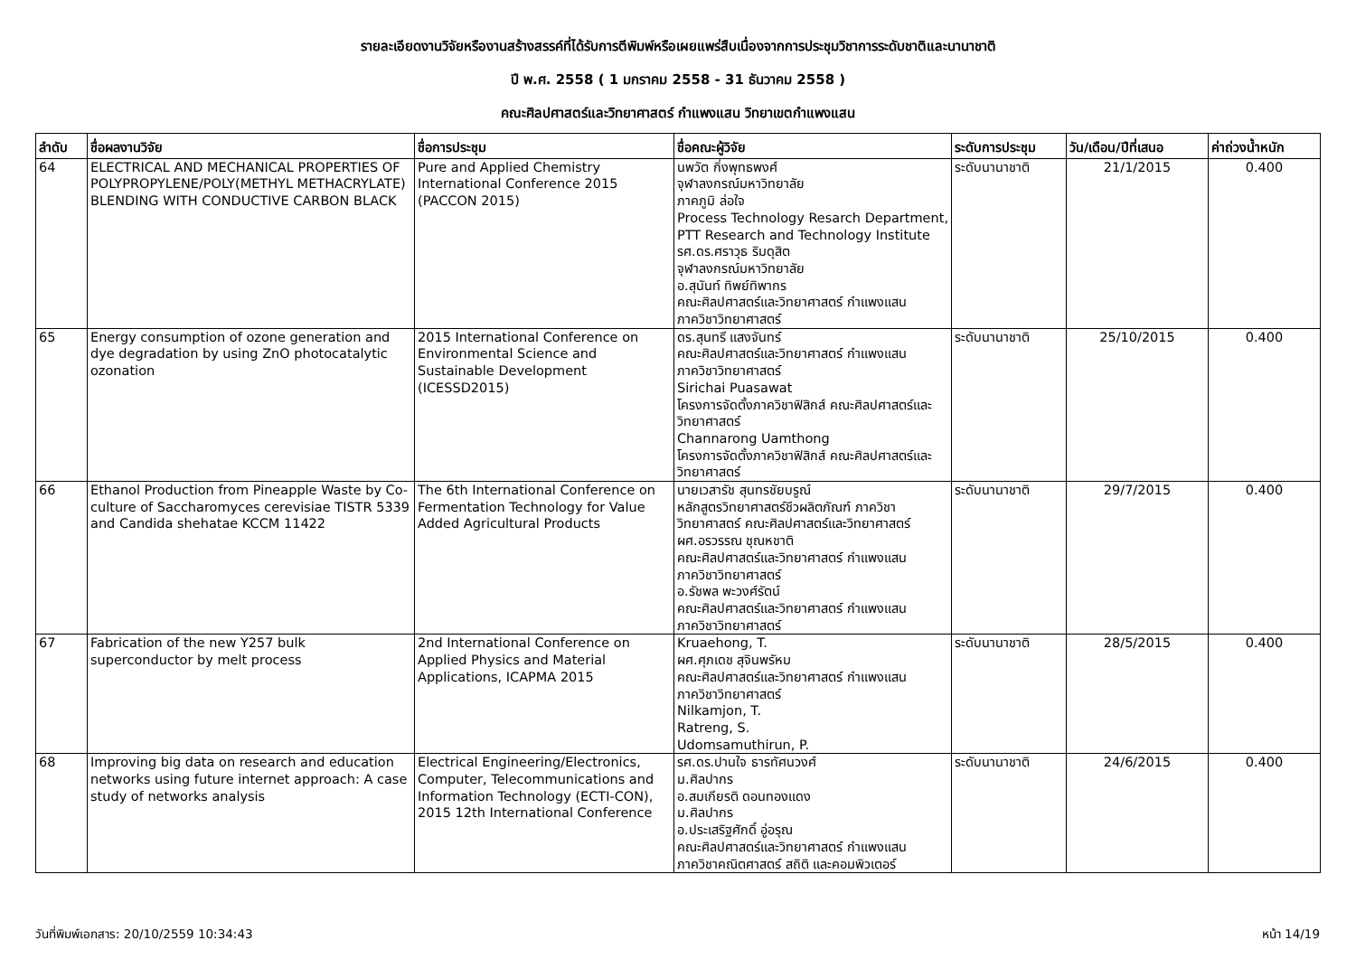รายละเอียดงานวิจัยหรืองานสร้างสรรค์ที่ได้รับการตีพิมพ์หรือเผยแพร่สืบเนื่องจากการประชุมวิชาการระดับชาติและนานาชาติ
ปี พ.ศ. 2558 ( 1 มกราคม 2558 - 31 ธันวาคม 2558 )
คณะศิลปศาสตร์และวิทยาศาสตร์ กำแพงแสน วิทยาเขตกำแพงแสน
| ลำดับ | ชื่อผลงานวิจัย | ชื่อการประชุม | ชื่อคณะผู้วิจัย | ระดับการประชุม | วัน/เดือน/ปีที่เสนอ | ค่าถ่วงน้ำหนัก |
| --- | --- | --- | --- | --- | --- | --- |
| 64 | ELECTRICAL AND MECHANICAL PROPERTIES OF POLYPROPYLENE/POLY(METHYL METHACRYLATE) BLENDING WITH CONDUCTIVE CARBON BLACK | Pure and Applied Chemistry International Conference 2015 (PACCON 2015) | นพวัต กิ่งพุทธพงศ์ จุฬาลงกรณ์มหาวิทยาลัย ภาคภูมิ ล่อใจ Process Technology Resarch Department, PTT Research and Technology Institute รศ.ดร.ศราวุธ ริมดุสิต จุฬาลงกรณ์มหาวิทยาลัย อ.สุนันท์ ทิพย์ทิพากร คณะศิลปศาสตร์และวิทยาศาสตร์ กำแพงแสน ภาควิชาวิทยาศาสตร์ | ระดับนานาชาติ | 21/1/2015 | 0.400 |
| 65 | Energy consumption of ozone generation and dye degradation by using ZnO photocatalytic ozonation | 2015 International Conference on Environmental Science and Sustainable Development (ICESSD2015) | ดร.สุนทรี แสงจันทร์ คณะศิลปศาสตร์และวิทยาศาสตร์ กำแพงแสน ภาควิชาวิทยาศาสตร์ Sirichai Puasawat โครงการจัดตั้งภาควิชาฟิสิกส์ คณะศิลปศาสตร์และวิทยาศาสตร์ Channarong Uamthong โครงการจัดตั้งภาควิชาฟิสิกส์ คณะศิลปศาสตร์และวิทยาศาสตร์ | ระดับนานาชาติ | 25/10/2015 | 0.400 |
| 66 | Ethanol Production from Pineapple Waste by Co-culture of Saccharomyces cerevisiae TISTR 5339 and Candida shehatae KCCM 11422 | The 6th International Conference on Fermentation Technology for Value Added Agricultural Products | นายเวสารัช สุนทรชัยบรูณ์ หลักสูตรวิทยาศาสตร์ชีวผลิตภัณฑ์ ภาควิชาวิทยาศาสตร์ คณะศิลปศาสตร์และวิทยาศาสตร์ ผศ.อรวรรณ ชุณหชาติ คณะศิลปศาสตร์และวิทยาศาสตร์ กำแพงแสน ภาควิชาวิทยาศาสตร์ อ.รัชพล พะวงศ์รัตน์ คณะศิลปศาสตร์และวิทยาศาสตร์ กำแพงแสน ภาควิชาวิทยาศาสตร์ | ระดับนานาชาติ | 29/7/2015 | 0.400 |
| 67 | Fabrication of the new Y257 bulk superconductor by melt process | 2nd International Conference on Applied Physics and Material Applications, ICAPMA 2015 | Kruaehong, T. ผศ.ศุภเดช สุจินพรัหม คณะศิลปศาสตร์และวิทยาศาสตร์ กำแพงแสน ภาควิชาวิทยาศาสตร์ Nilkamjon, T. Ratreng, S. Udomsamuthirun, P. | ระดับนานาชาติ | 28/5/2015 | 0.400 |
| 68 | Improving big data on research and education networks using future internet approach: A case study of networks analysis | Electrical Engineering/Electronics, Computer, Telecommunications and Information Technology (ECTI-CON), 2015 12th International Conference | รศ.ดร.ปานใจ ธารทัศนวงศ์ ม.ศิลปากร อ.สมเกียรติ ดอนทองแดง ม.ศิลปากร อ.ประเสริฐศักดิ์ อู่อรุณ คณะศิลปศาสตร์และวิทยาศาสตร์ กำแพงแสน ภาควิชาคณิตศาสตร์ สถิติ และคอมพิวเตอร์ | ระดับนานาชาติ | 24/6/2015 | 0.400 |
วันที่พิมพ์เอกสาร: 20/10/2559 10:34:43 หน้า 14/19